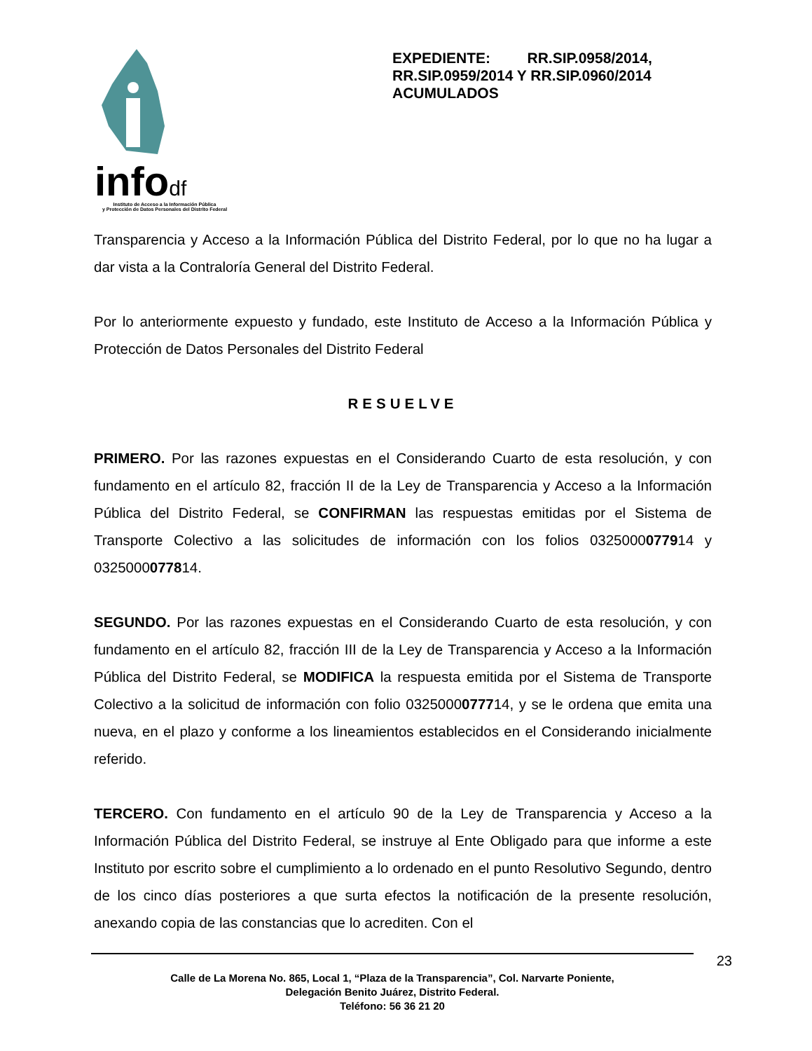infodf
Instituto de Acceso a la Información Pública
y Protección de Datos Personales del Distrito Federal
EXPEDIENTE: RR.SIP.0958/2014, RR.SIP.0959/2014 Y RR.SIP.0960/2014 ACUMULADOS
Transparencia y Acceso a la Información Pública del Distrito Federal, por lo que no ha lugar a dar vista a la Contraloría General del Distrito Federal.
Por lo anteriormente expuesto y fundado, este Instituto de Acceso a la Información Pública y Protección de Datos Personales del Distrito Federal
RESUELVE
PRIMERO. Por las razones expuestas en el Considerando Cuarto de esta resolución, y con fundamento en el artículo 82, fracción II de la Ley de Transparencia y Acceso a la Información Pública del Distrito Federal, se CONFIRMAN las respuestas emitidas por el Sistema de Transporte Colectivo a las solicitudes de información con los folios 0325000077914 y 0325000077814.
SEGUNDO. Por las razones expuestas en el Considerando Cuarto de esta resolución, y con fundamento en el artículo 82, fracción III de la Ley de Transparencia y Acceso a la Información Pública del Distrito Federal, se MODIFICA la respuesta emitida por el Sistema de Transporte Colectivo a la solicitud de información con folio 0325000077714, y se le ordena que emita una nueva, en el plazo y conforme a los lineamientos establecidos en el Considerando inicialmente referido.
TERCERO. Con fundamento en el artículo 90 de la Ley de Transparencia y Acceso a la Información Pública del Distrito Federal, se instruye al Ente Obligado para que informe a este Instituto por escrito sobre el cumplimiento a lo ordenado en el punto Resolutivo Segundo, dentro de los cinco días posteriores a que surta efectos la notificación de la presente resolución, anexando copia de las constancias que lo acrediten. Con el
23
Calle de La Morena No. 865, Local 1, “Plaza de la Transparencia”, Col. Narvarte Poniente,
Delegación Benito Juárez, Distrito Federal.
Teléfono: 56 36 21 20